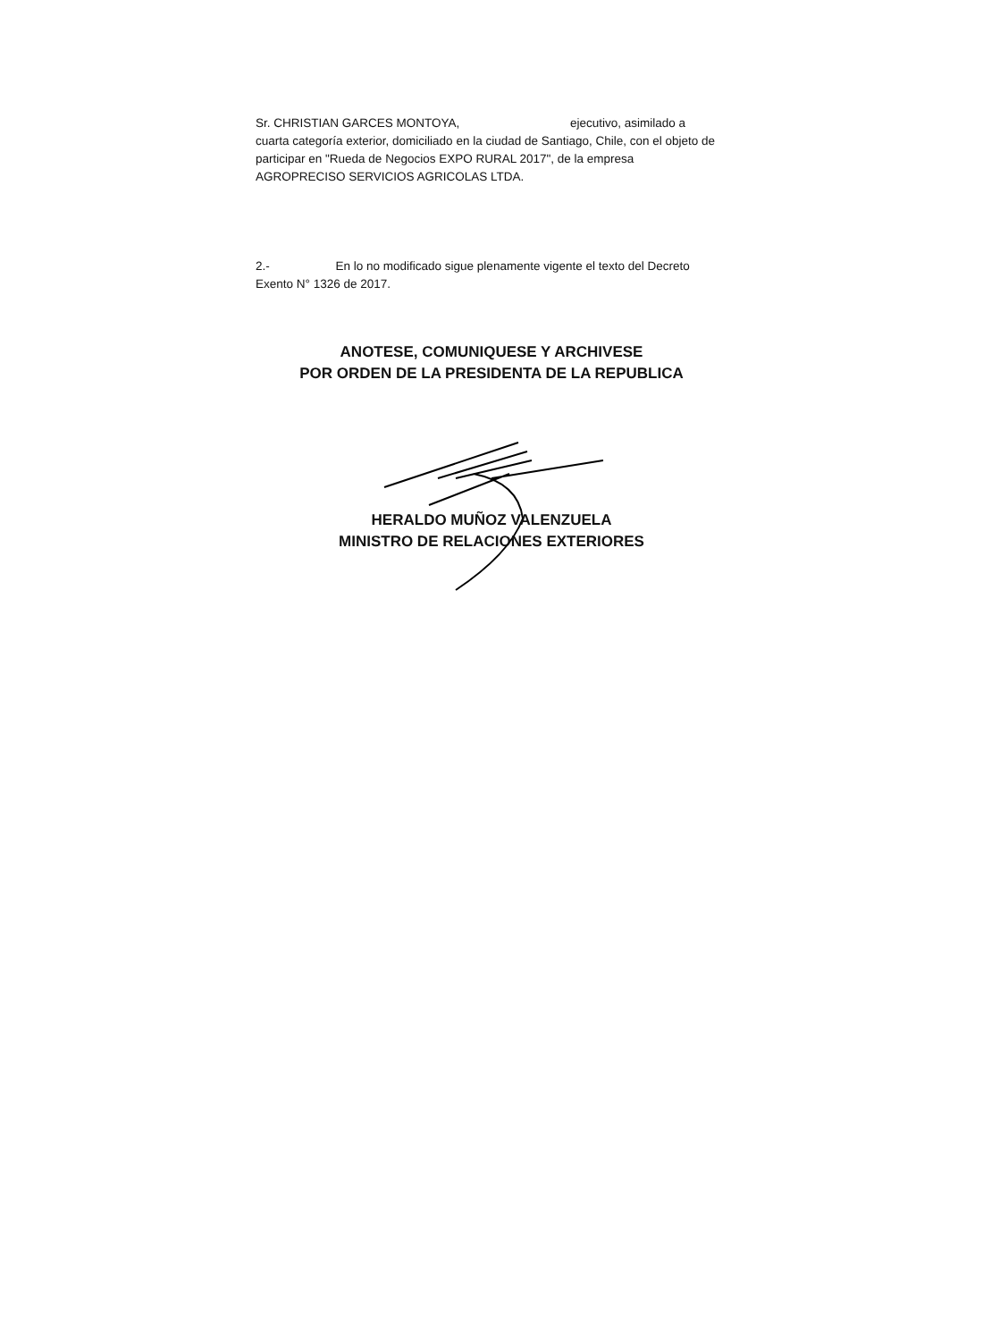Sr. CHRISTIAN GARCES MONTOYA, ejecutivo, asimilado a cuarta categoría exterior, domiciliado en la ciudad de Santiago, Chile, con el objeto de participar en "Rueda de Negocios EXPO RURAL 2017", de la empresa AGROPRECISO SERVICIOS AGRICOLAS LTDA.
2.- En lo no modificado sigue plenamente vigente el texto del Decreto Exento N° 1326 de 2017.
ANOTESE, COMUNIQUESE Y ARCHIVESE
POR ORDEN DE LA PRESIDENTA DE LA REPUBLICA
HERALDO MUÑOZ VALENZUELA
MINISTRO DE RELACIONES EXTERIORES